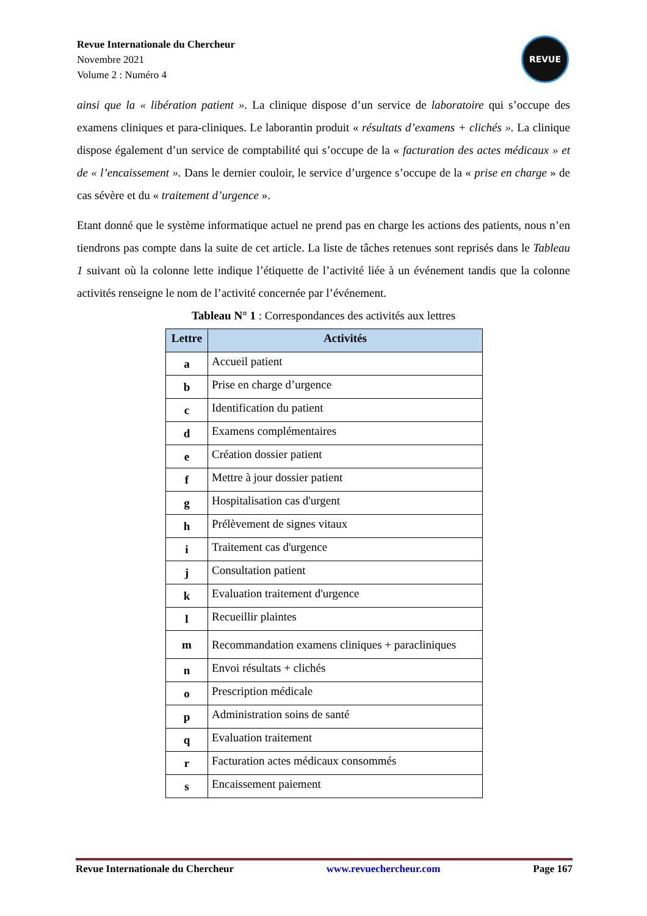Revue Internationale du Chercheur
Novembre 2021
Volume 2 : Numéro 4
REVUE
ainsi que la « libération patient ». La clinique dispose d’un service de laboratoire qui s’occupe des examens cliniques et para-cliniques. Le laborantin produit « résultats d’examens + clichés ». La clinique dispose également d’un service de comptabilité qui s’occupe de la « facturation des actes médicaux » et de « l’encaissement ». Dans le dernier couloir, le service d’urgence s’occupe de la « prise en charge » de cas sévère et du « traitement d’urgence ».
Etant donné que le système informatique actuel ne prend pas en charge les actions des patients, nous n’en tiendrons pas compte dans la suite de cet article. La liste de tâches retenues sont reprisés dans le Tableau 1 suivant où la colonne lette indique l’étiquette de l’activité liée à un événement tandis que la colonne activités renseigne le nom de l’activité concernée par l’événement.
Tableau N° 1 : Correspondances des activités aux lettres
| Lettre | Activités |
| --- | --- |
| a | Accueil patient |
| b | Prise en charge d’urgence |
| c | Identification du patient |
| d | Examens complémentaires |
| e | Création dossier patient |
| f | Mettre à jour dossier patient |
| g | Hospitalisation cas d'urgent |
| h | Prélèvement de signes vitaux |
| i | Traitement cas d'urgence |
| j | Consultation patient |
| k | Evaluation traitement d'urgence |
| l | Recueillir plaintes |
| m | Recommandation examens cliniques + paracliniques |
| n | Envoi résultats + clichés |
| o | Prescription médicale |
| p | Administration soins de santé |
| q | Evaluation traitement |
| r | Facturation actes médicaux consommés |
| s | Encaissement paiement |
Revue Internationale du Chercheur www.revuechercheur.com Page 167